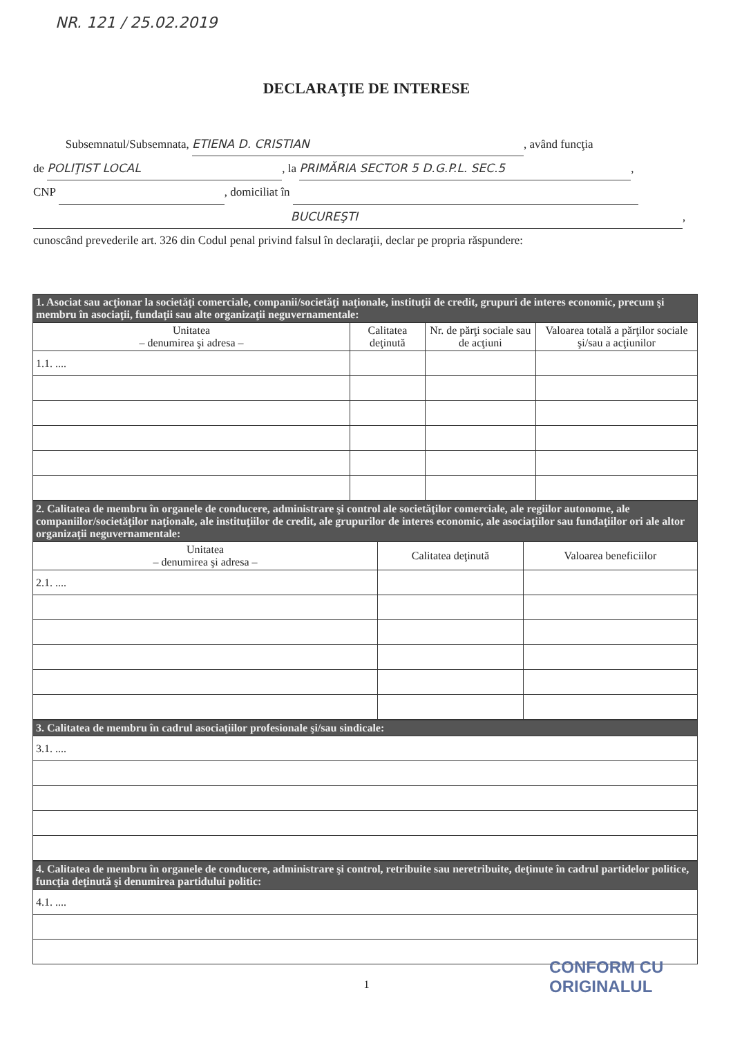NR. 121 / 25.02.2019
DECLARAŢIE DE INTERESE
Subsemnatul/Subsemnata, ETIENA D. CRISTIAN, având funcţia
de POLIŢIST LOCAL, la PRIMĂRIA SECTOR 5 D.G.P.L. SEC.5,
CNP , domiciliat în
BUCUREŞTI,
cunoscând prevederile art. 326 din Codul penal privind falsul în declaraţii, declar pe propria răspundere:
| 1. Asociat sau acţionar la societăţi comerciale, companii/societăţi naţionale, instituţii de credit, grupuri de interes economic, precum şi membru în asociaţii, fundaţii sau alte organizaţii neguvernamentale: | | | |
| Unitatea – denumirea şi adresa – | Calitatea deţinută | Nr. de părţi sociale sau de acţiuni | Valoarea totală a părţilor sociale şi/sau a acţiunilor |
| 1.1. .... | | | |
| 2. Calitatea de membru în organele de conducere, administrare şi control ale societăţilor comerciale, ale regiilor autonome, ale companiilor/societăţilor naţionale, ale instituţiilor de credit, ale grupurilor de interes economic, ale asociaţiilor sau fundaţiilor ori ale altor organizaţii neguvernamentale: | | |
| Unitatea – denumirea şi adresa – | Calitatea deţinută | Valoarea beneficiilor |
| 2.1. .... | | |
| 3. Calitatea de membru în cadrul asociaţiilor profesionale şi/sau sindicale: |
| 3.1. .... |
| 4. Calitatea de membru în organele de conducere, administrare şi control, retribuite sau neretribuite, deţinute în cadrul partidelor politice, funcţia deţinută şi denumirea partidului politic: |
| 4.1. .... |
1
CONFORM CU
ORIGINALUL